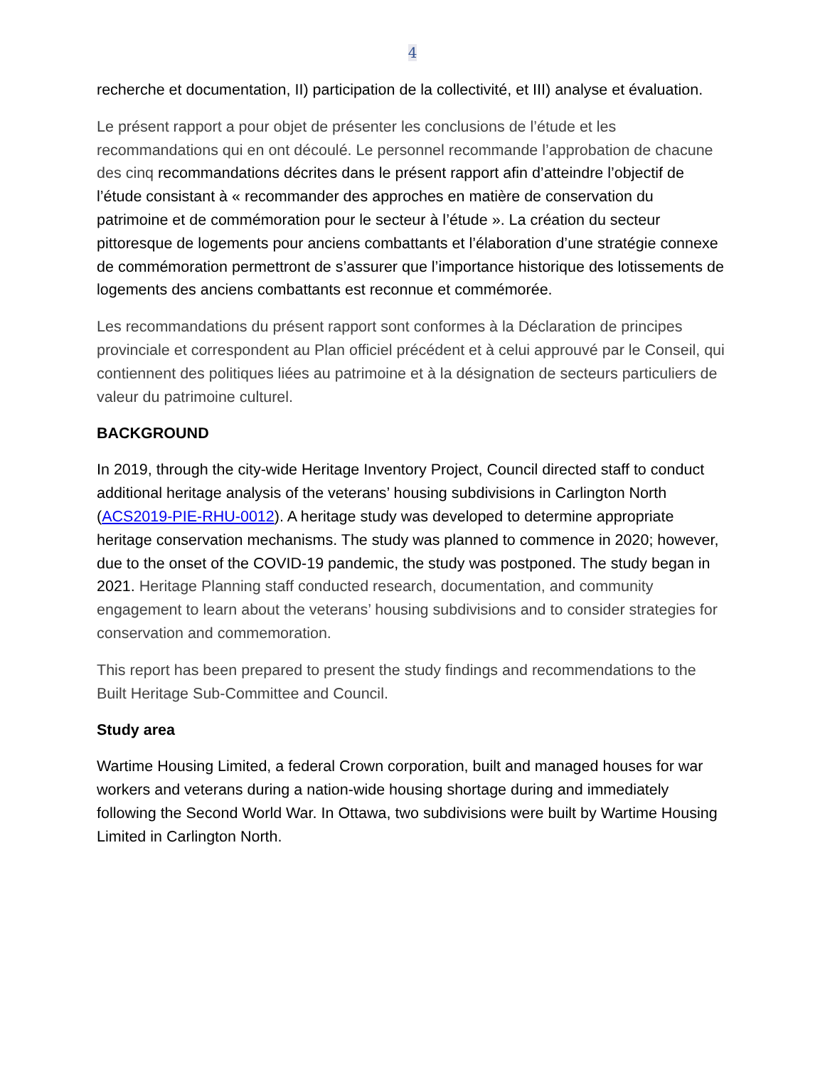4
recherche et documentation, II) participation de la collectivité, et III) analyse et évaluation.
Le présent rapport a pour objet de présenter les conclusions de l’étude et les recommandations qui en ont découlé. Le personnel recommande l’approbation de chacune des cinq recommandations décrites dans le présent rapport afin d’atteindre l’objectif de l’étude consistant à « recommander des approches en matière de conservation du patrimoine et de commémoration pour le secteur à l’étude ». La création du secteur pittoresque de logements pour anciens combattants et l’élaboration d’une stratégie connexe de commémoration permettront de s’assurer que l’importance historique des lotissements de logements des anciens combattants est reconnue et commémorée.
Les recommandations du présent rapport sont conformes à la Déclaration de principes provinciale et correspondent au Plan officiel précédent et à celui approuvé par le Conseil, qui contiennent des politiques liées au patrimoine et à la désignation de secteurs particuliers de valeur du patrimoine culturel.
BACKGROUND
In 2019, through the city-wide Heritage Inventory Project, Council directed staff to conduct additional heritage analysis of the veterans’ housing subdivisions in Carlington North (ACS2019-PIE-RHU-0012). A heritage study was developed to determine appropriate heritage conservation mechanisms. The study was planned to commence in 2020; however, due to the onset of the COVID-19 pandemic, the study was postponed. The study began in 2021. Heritage Planning staff conducted research, documentation, and community engagement to learn about the veterans’ housing subdivisions and to consider strategies for conservation and commemoration.
This report has been prepared to present the study findings and recommendations to the Built Heritage Sub-Committee and Council.
Study area
Wartime Housing Limited, a federal Crown corporation, built and managed houses for war workers and veterans during a nation-wide housing shortage during and immediately following the Second World War. In Ottawa, two subdivisions were built by Wartime Housing Limited in Carlington North.